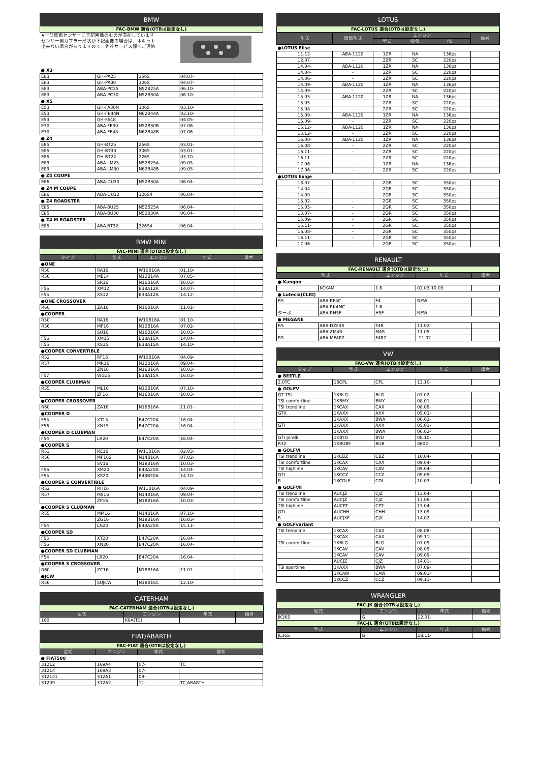| BMW | | | | |
| --- | --- | --- | --- | --- |
| FAC-BMW 適合(OTBは設定なし) | | | | |
| ★一部車両センサーに下記画像のものが混在しています センサー側カプラー形状が下記画像の場合は、本キット 出来ない場合がありますので。弊社サービス課へご連絡 | | | | |
| ● X3 | | | | |
| E83 | GH-PA25 | 256S | 04.07- | |
| E83 | GH-PA30 | 306S | 04.07- | |
| E83 | ABA-PC25 | N52B25A | 06.10- | |
| E83 | ABA-PC30 | N52B30A | 06.10- | |
| ● X5 | | | | |
| E53 | GH-FA30N | 306S | 03.10- | |
| E53 | GH-FB44N | N62B44A | 03.10- | |
| E53 | GH-FA48 | - | 04.05- | |
| E70 | ABA-FE30 | N52B30B | 07.06- | |
| E70 | ABA-FE48 | N62B48B | 07.06- | |
| ● Z4 | | | | |
| E85 | GH-BT25 | 256S | 03.01- | |
| E85 | GH-BT30 | 306S | 03.01- | |
| E85 | GH-BT22 | 226S | 03.10- | |
| E89 | ABA-LM25 | N52B25A | 09.05- | |
| E89 | ABA-LM30 | N62B48B | 09.05- | |
| ● Z4 COUPE | | | | |
| E86 | ABA-DU30 | N52B30A | 06.04- | |
| ● Z4 M COUPE | | | | |
| E86 | ABA-DU32 | 326S4 | 06.04- | |
| ● Z4 ROADSTER | | | | |
| E85 | ABA-BU25 | N52B25A | 06.04- | |
| E85 | ABA-BU30 | N52B30A | 06.04- | |
| ● Z4 M ROADSTER | | | | |
| E85 | ABA-BT32 | 326S4 | 06.04- | |
| BMW MINI | | | | |
| --- | --- | --- | --- | --- |
| FAC-MINI 適合(OTBは設定なし) | | | | |
| タイプ | 型式 | エンジン | 年式 | 備考 |
| ●ONE | | | | |
| R50 | RA16 | W10B16A | 01.10- | |
| R56 | ME14 | N12B14A | 07.05- | |
| | SR16 | N16B16A | 10.03- | |
| F56 | XM12 | B38A12A | 14.07- | |
| F55 | XS12 | B38A12A | 14.12- | |
| ●ONE CROSSOVER | | | | |
| R60 | ZA16 | N16B16A | 11.01- | |
| ●COOPER | | | | |
| R50 | RA16 | W10B16A | 01.10- | |
| R56 | MF16 | N12B16A | 07.02- | |
| | SU16 | N16B16A | 10.03- | |
| F56 | XM15 | B38A15A | 14.04- | |
| F55 | XS15 | B38A15A | 14.10- | |
| ●COOPER CONVERTIBLE | | | | |
| R52 | RF16 | W10B16A | 04.09- | |
| R57 | MR16 | N12B16A | 09.04- | |
| | ZN16 | N16B16A | 10.03- | |
| F57 | WG15 | B38A15A | 16.03- | |
| ●COOPER CLUBMAN | | | | |
| R55 | ML16 | N12B16A | 07.10- | |
| | ZF16 | N16B16A | 10.03- | |
| ●COOPER CROSSOVER | | | | |
| R60 | ZA16 | N16B16A | 11.01- | |
| ●COOPER D | | | | |
| F55 | XT15 | B47C20A | 16.04- | |
| F56 | XN15 | B47C20A | 16.04- | |
| ●COOPER D CLUBMAN | | | | |
| F54 | LR20 | B47C20A | 16.04- | |
| ●COOPER S | | | | |
| R53 | RE16 | W11B16A | 02.03- | |
| R56 | MF16S | N14B16A | 07.02- | |
| | SV16 | N18B16A | 10.03- | |
| F56 | XM20 | B48A20A | 14.04- | |
| F55 | XS20 | B48B20A | 14.10- | |
| ●COOPER S CONVERTIBLE | | | | |
| R52 | RH16 | W11B16A | 04.09- | |
| R57 | MS16 | N14B16A | 09.04- | |
| | ZP16 | N18B16A | 10.03- | |
| ●COOPER S CLUBMAN | | | | |
| R55 | MM16 | N14B16A | 07.10- | |
| | ZG16 | N18B16A | 10.03- | |
| F54 | LN20 | B48A20A | 15.11- | |
| ●COOPER SD | | | | |
| F55 | XT20 | B47C20A | 16.04- | |
| F56 | XN20 | B47C20A | 16.04- | |
| ●COOPER SD CLUBMAN | | | | |
| F54 | LR20 | B47C20A | 16.04- | |
| ●COOPER S CROSSOVER | | | | |
| R60 | ZC16 | N18B16A | 11.01- | |
| ●JCW | | | | |
| R56 | SUJCW | N18B16C | 12.10- | |
| CATERHAM | | | |
| --- | --- | --- | --- |
| FAC-CATERHAM 適合(OTBは設定なし) | | | |
| 型式 | エンジン | 年式 | 備考 |
| 160 | K6A(TC) | | |
| FIAT/ABARTH | | | |
| --- | --- | --- | --- |
| FAC-FIAT 適合(OTBは設定なし) | | | |
| 型式 | エンジン | 年式 | 備考 |
| ● FIAT500 | | | |
| 31212 | 169A4 | 07- | TC |
| 31214 | 169A3 | 07- | |
| 312141 | 312A1 | 09- | |
| 31209 | 312A2 | 11- | TC,ABARTH |
| LOTUS | | | | | |
| --- | --- | --- | --- | --- | --- |
| FAC-LOTUS 適合(OTBは設定なし) | | | | | |
| 年式 | 車両型式 | エンジン | | | 備考 |
| | | 型式 | 吸気 | PS | |
| ●LOTUS Elise | | | | | |
| 11.12- | ABA-1120 | 1ZR | NA | 136ps | |
| 12.07- | - | 2ZR | SC | 220ps | |
| 14.04- | ABA-1120 | 1ZR | NA | 136ps | |
| 14.04- | - | 2ZR | SC | 220ps | |
| 14.06- | - | 2ZR | SC | 220ps | |
| 14.09- | ABA-1120 | 1ZR | NA | 136ps | |
| 14.09- | - | 2ZR | SC | 220ps | |
| 15.05- | ABA-1120 | 1ZR | NA | 136ps | |
| 15.05- | - | 2ZR | SC | 220ps | |
| 15.08- | - | 2ZR | SC | 220ps | |
| 15.09- | ABA-1120 | 1ZR | NA | 136ps | |
| 15.09- | - | 2ZR | SC | 220ps | |
| 15.12- | ABA-1120 | 1ZR | NA | 136ps | |
| 15.12- | - | 2ZR | SC | 220ps | |
| 16.08- | ABA-1120 | 1ZR | NA | 136ps | |
| 16.08- | - | 2ZR | SC | 220ps | |
| 16.11- | - | 2ZR | SC | 220ps | |
| 16.11- | - | 2ZR | SC | 220ps | |
| 17.06- | - | 1ZR | NA | 136ps | |
| 17.06- | - | 2ZR | SC | 220ps | |
| ●LOTUS Exige | | | | | |
| 13.07- | - | 2GR | SC | 350ps | |
| 14.04- | - | 2GR | SC | 350ps | |
| 14.09- | - | 2GR | SC | 350ps | |
| 15.02- | - | 2GR | SC | 350ps | |
| 15.05- | - | 2GR | SC | 350ps | |
| 15.07- | - | 2GR | SC | 350ps | |
| 15.09- | - | 2GR | SC | 350ps | |
| 15.11- | - | 2GR | SC | 350ps | |
| 16.08- | - | 2GR | SC | 350ps | |
| 16.11- | - | 2GR | SC | 350ps | |
| 17.06- | - | 2GR | SC | 350ps | |
| RENAULT | | | | |
| --- | --- | --- | --- | --- |
| FAC-RENAULT 適合(OTBは設定なし) | | | | |
| 型式 | | エンジン | 年式 | 備考 |
| ● Kangoo | | | | |
| | KCK4M | 1.6 | 02.03-10.03 | |
| ● Lutecia(CLIO) | | | | |
| RS | ABA-RF4C | F4 | NEW | |
| | ABA-RK4MC | 1.6 | | |
| ターボ | ABA-RH5F | H5F | NEW | |
| ● MEGANE | | | | |
| RS | ABA-DZF4R | F4R | 11.02- | |
| | ABA-ZM4R | M4R | 11.05- | |
| RS | ABA-MF4R2 | F4R2 | -11.02 | |
| VW | | | | |
| --- | --- | --- | --- | --- |
| FAC-VW 適合(OTBは設定なし) | | | | |
| タイプ | 型式 | エンジン | 年式 | 備考 |
| ● BEETLE | | | | |
| 2.0TC | 16CPL | CPL | 13.10- | |
| ● GOLFⅤ | | | | |
| GT TSI | 1KBLG | BLG | 07.02- | |
| TSI comfortline | 1KBMY | BMY | 08.01- | |
| TSI trendline | 1KCAX | CAX | 08.08- | |
| GTX | 1KAXX | AXX | 05.03- | |
| | 1KAXX | BWA | 06.02- | |
| GTI | 1KAXX | AXX | 05.03- | |
| | 1KAXX | BWA | 06.02- | |
| GTI pirelli | 1KBYD | BYD | 08.10- | |
| R32 | 1KBUBF | BUB | 0602- | |
| ● GOLFⅥ | | | | |
| TSI trendline | 1KCBZ | CBZ | 10.04- | |
| TSI comfortline | 1KCAX | CAX | 09.04- | |
| TSI highline | 1KCAV | CAV | 09.04- | |
| GTI | 1KCCZ | CCZ | 09.09- | |
| R | 1KCDLF | CDL | 10.03- | |
| ● GOLFⅦ | | | | |
| TSI trendline | AUCJZ | CJZ | 13.04- | |
| TSI comfortline | AUCJZ | CJZ | 13.06- | |
| TSI highline | AUCPT | CPT | 13.04- | |
| GTI | AUCHH | CHH | 13.09- | |
| R | AUCJXF | CJX | 14.02- | |
| ● GOLFvariant | | | | |
| TSI trendline | 1KCAX | CAX | 08.08- | |
| | 1KCAX | CAX | 09.11- | |
| TSI comfortline | 1KBLG | BLG | 07.09- | |
| | 1KCAV | CAV | 08.09- | |
| | 1KCAV | CAV | 09.09- | |
| | AUCJZ | CJZ | 14.01- | |
| TSI sportline | 1KAXX | BWA | 07.09- | |
| | 1KCAW | CAW | 09.01- | |
| | 1KCCZ | CCZ | 09.11- | |
| WRANGLER | | | |
| --- | --- | --- | --- |
| FAC-JK 適合(OTBは設定なし) | | | |
| 型式 | エンジン | 年式 | 備考 |
| JK36S | G | 12.01- | |
| FAC-JL 適合(OTBは設定なし) | | | |
| 型式 | エンジン | 年式 | 備考 |
| JL36S | G | 18.11- | |